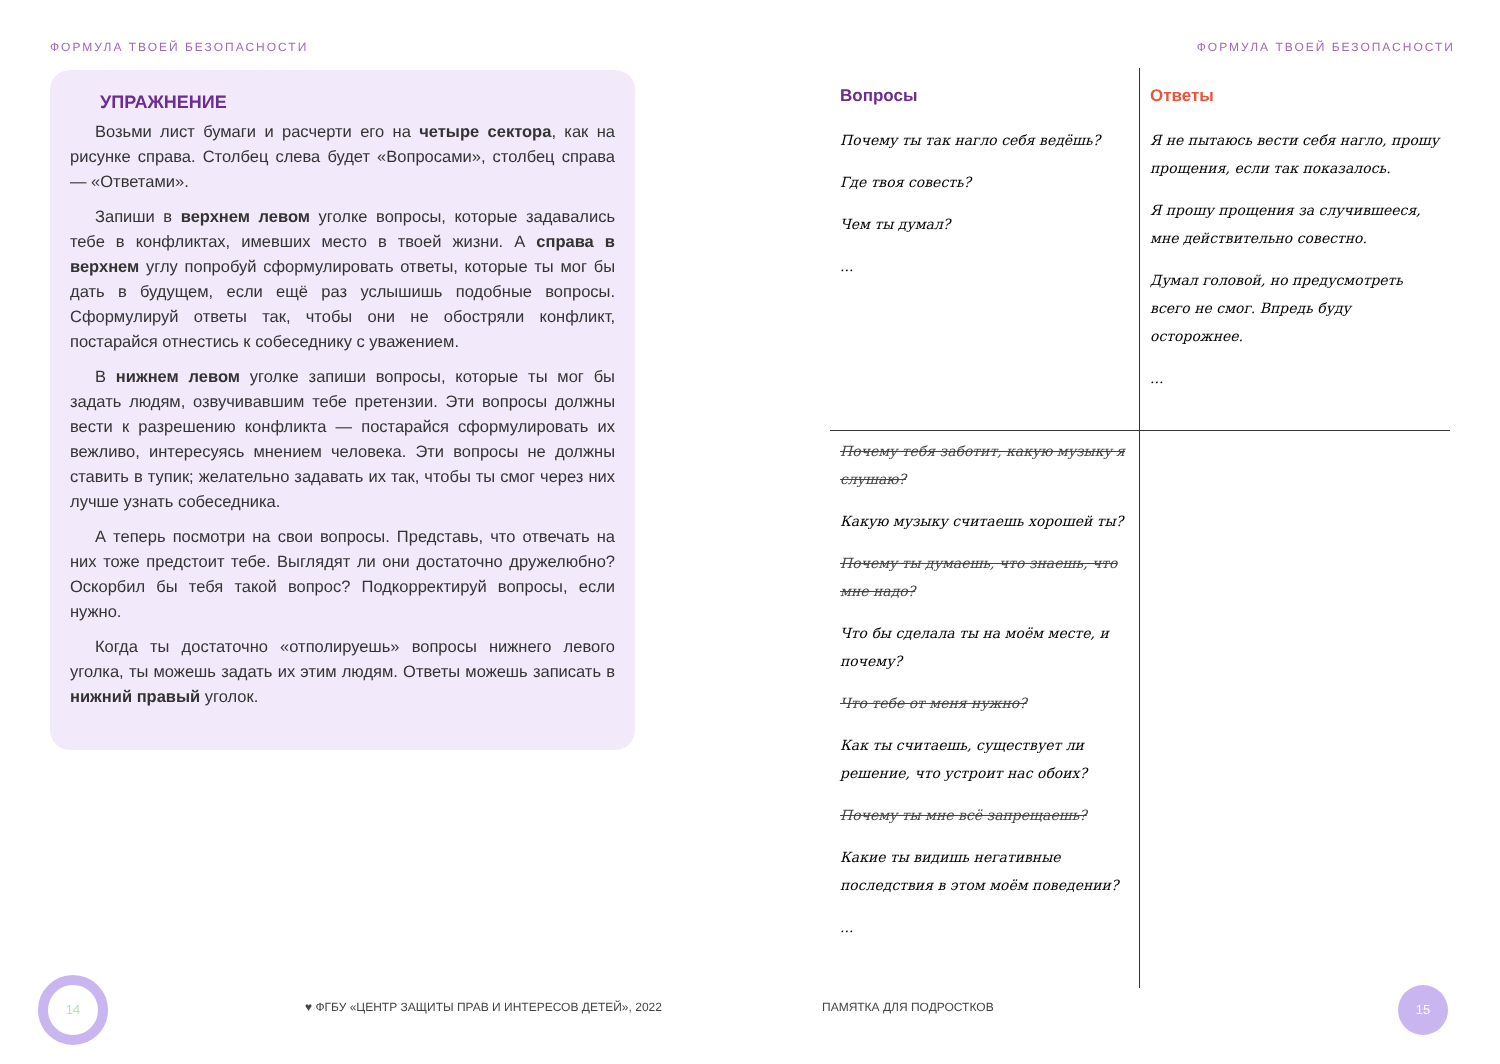ФОРМУЛА ТВОЕЙ БЕЗОПАСНОСТИ
УПРАЖНЕНИЕ
Возьми лист бумаги и расчерти его на четыре сектора, как на рисунке справа. Столбец слева будет «Вопросами», столбец справа — «Ответами».
Запиши в верхнем левом уголке вопросы, которые задавались тебе в конфликтах, имевших место в твоей жизни. А справа в верхнем углу попробуй сформулировать ответы, которые ты мог бы дать в будущем, если ещё раз услышишь подобные вопросы. Сформулируй ответы так, чтобы они не обостряли конфликт, постарайся отнестись к собеседнику с уважением.
В нижнем левом уголке запиши вопросы, которые ты мог бы задать людям, озвучивавшим тебе претензии. Эти вопросы должны вести к разрешению конфликта — постарайся сформулировать их вежливо, интересуясь мнением человека. Эти вопросы не должны ставить в тупик; желательно задавать их так, чтобы ты смог через них лучше узнать собеседника.
А теперь посмотри на свои вопросы. Представь, что отвечать на них тоже предстоит тебе. Выглядят ли они достаточно дружелюбно? Оскорбил бы тебя такой вопрос? Подкорректируй вопросы, если нужно.
Когда ты достаточно «отполируешь» вопросы нижнего левого уголка, ты можешь задать их этим людям. Ответы можешь записать в нижний правый уголок.
14
♥ ФГБУ «ЦЕНТР ЗАЩИТЫ ПРАВ И ИНТЕРЕСОВ ДЕТЕЙ», 2022
ФОРМУЛА ТВОЕЙ БЕЗОПАСНОСТИ
Вопросы
Почему ты так нагло себя ведёшь?
Где твоя совесть?
Чем ты думал?
...
Ответы
Я не пытаюсь вести себя нагло, прошу прощения, если так показалось.
Я прошу прощения за случившееся, мне действительно совестно.
Думал головой, но предусмотреть всего не смог. Впредь буду осторожнее.
...
Почему тебя заботит, какую музыку я слушаю?
Какую музыку считаешь хорошей ты?
Почему ты думаешь, что знаешь, что мне надо?
Что бы сделала ты на моём месте, и почему?
Что тебе от меня нужно?
Как ты считаешь, существует ли решение, что устроит нас обоих?
Почему ты мне всё запрещаешь?
Какие ты видишь негативные последствия в этом моём поведении?
...
ПАМЯТКА ДЛЯ ПОДРОСТКОВ
15